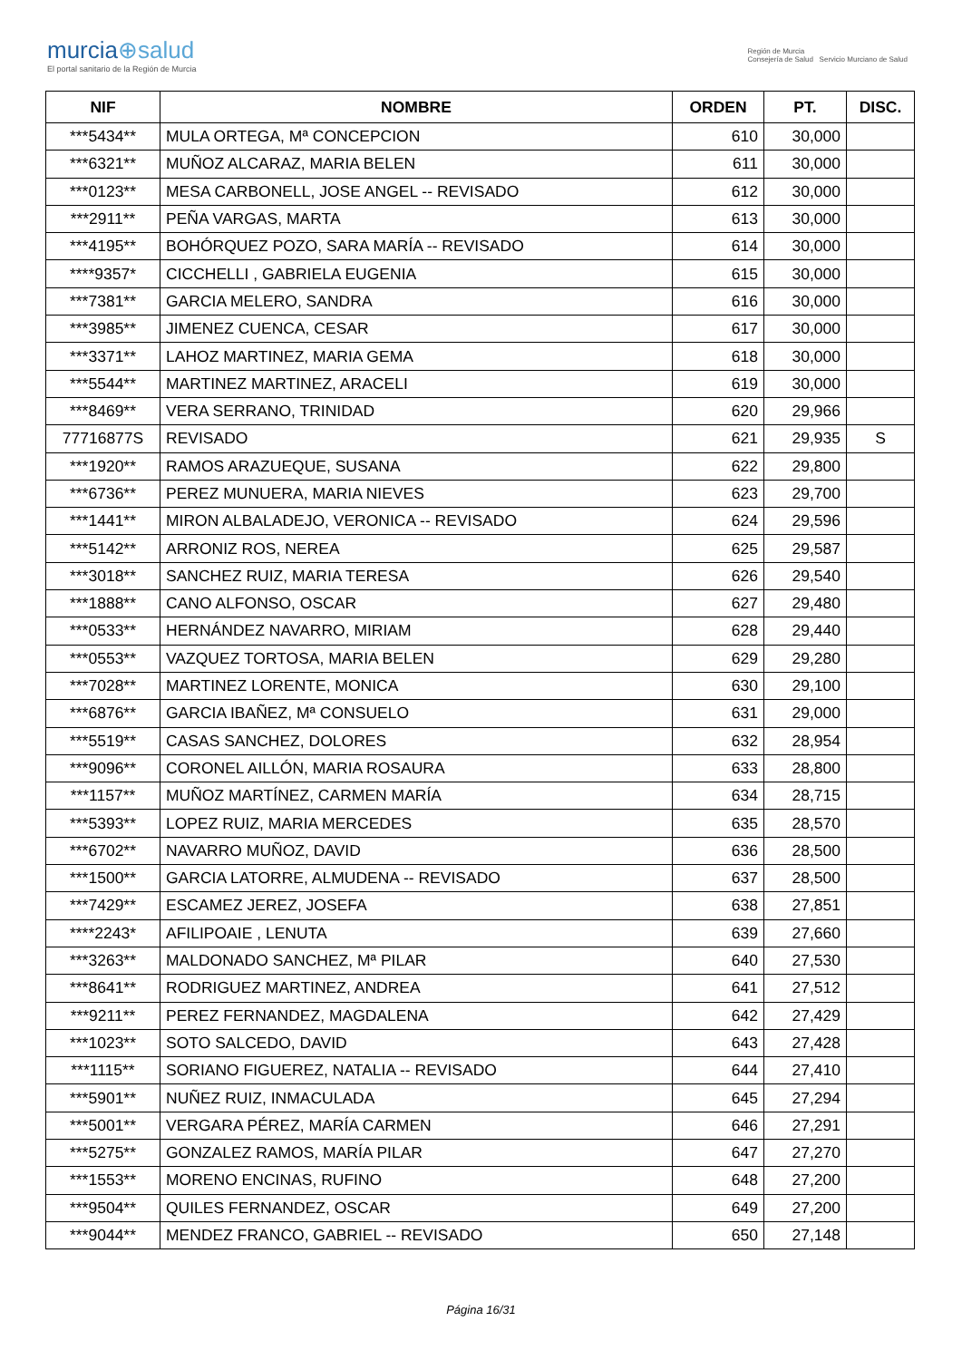murcia⊕salud
El portal sanitario de la Región de Murcia
Región de Murcia
Consejería de Salud Servicio Murciano de Salud
| NIF | NOMBRE | ORDEN | PT. | DISC. |
| --- | --- | --- | --- | --- |
| ***5434** | MULA ORTEGA, Mª CONCEPCION | 610 | 30,000 | |
| ***6321** | MUÑOZ ALCARAZ, MARIA BELEN | 611 | 30,000 | |
| ***0123** | MESA CARBONELL, JOSE ANGEL -- REVISADO | 612 | 30,000 | |
| ***2911** | PEÑA VARGAS, MARTA | 613 | 30,000 | |
| ***4195** | BOHÓRQUEZ POZO, SARA MARÍA -- REVISADO | 614 | 30,000 | |
| ****9357* | CICCHELLI , GABRIELA EUGENIA | 615 | 30,000 | |
| ***7381** | GARCIA MELERO, SANDRA | 616 | 30,000 | |
| ***3985** | JIMENEZ CUENCA, CESAR | 617 | 30,000 | |
| ***3371** | LAHOZ MARTINEZ, MARIA GEMA | 618 | 30,000 | |
| ***5544** | MARTINEZ MARTINEZ, ARACELI | 619 | 30,000 | |
| ***8469** | VERA SERRANO, TRINIDAD | 620 | 29,966 | |
| 77716877S | REVISADO | 621 | 29,935 | S |
| ***1920** | RAMOS ARAZUEQUE, SUSANA | 622 | 29,800 | |
| ***6736** | PEREZ MUNUERA, MARIA NIEVES | 623 | 29,700 | |
| ***1441** | MIRON ALBALADEJO, VERONICA -- REVISADO | 624 | 29,596 | |
| ***5142** | ARRONIZ ROS, NEREA | 625 | 29,587 | |
| ***3018** | SANCHEZ RUIZ, MARIA TERESA | 626 | 29,540 | |
| ***1888** | CANO ALFONSO, OSCAR | 627 | 29,480 | |
| ***0533** | HERNÁNDEZ NAVARRO, MIRIAM | 628 | 29,440 | |
| ***0553** | VAZQUEZ TORTOSA, MARIA BELEN | 629 | 29,280 | |
| ***7028** | MARTINEZ LORENTE, MONICA | 630 | 29,100 | |
| ***6876** | GARCIA IBAÑEZ, Mª CONSUELO | 631 | 29,000 | |
| ***5519** | CASAS SANCHEZ, DOLORES | 632 | 28,954 | |
| ***9096** | CORONEL AILLÓN, MARIA ROSAURA | 633 | 28,800 | |
| ***1157** | MUÑOZ MARTÍNEZ, CARMEN MARÍA | 634 | 28,715 | |
| ***5393** | LOPEZ RUIZ, MARIA MERCEDES | 635 | 28,570 | |
| ***6702** | NAVARRO MUÑOZ, DAVID | 636 | 28,500 | |
| ***1500** | GARCIA LATORRE, ALMUDENA -- REVISADO | 637 | 28,500 | |
| ***7429** | ESCAMEZ JEREZ, JOSEFA | 638 | 27,851 | |
| ****2243* | AFILIPOAIE , LENUTA | 639 | 27,660 | |
| ***3263** | MALDONADO SANCHEZ, Mª PILAR | 640 | 27,530 | |
| ***8641** | RODRIGUEZ MARTINEZ, ANDREA | 641 | 27,512 | |
| ***9211** | PEREZ FERNANDEZ, MAGDALENA | 642 | 27,429 | |
| ***1023** | SOTO SALCEDO, DAVID | 643 | 27,428 | |
| ***1115** | SORIANO FIGUEREZ, NATALIA -- REVISADO | 644 | 27,410 | |
| ***5901** | NUÑEZ RUIZ, INMACULADA | 645 | 27,294 | |
| ***5001** | VERGARA PÉREZ, MARÍA CARMEN | 646 | 27,291 | |
| ***5275** | GONZALEZ RAMOS, MARÍA PILAR | 647 | 27,270 | |
| ***1553** | MORENO ENCINAS, RUFINO | 648 | 27,200 | |
| ***9504** | QUILES FERNANDEZ, OSCAR | 649 | 27,200 | |
| ***9044** | MENDEZ FRANCO, GABRIEL -- REVISADO | 650 | 27,148 | |
Página 16/31